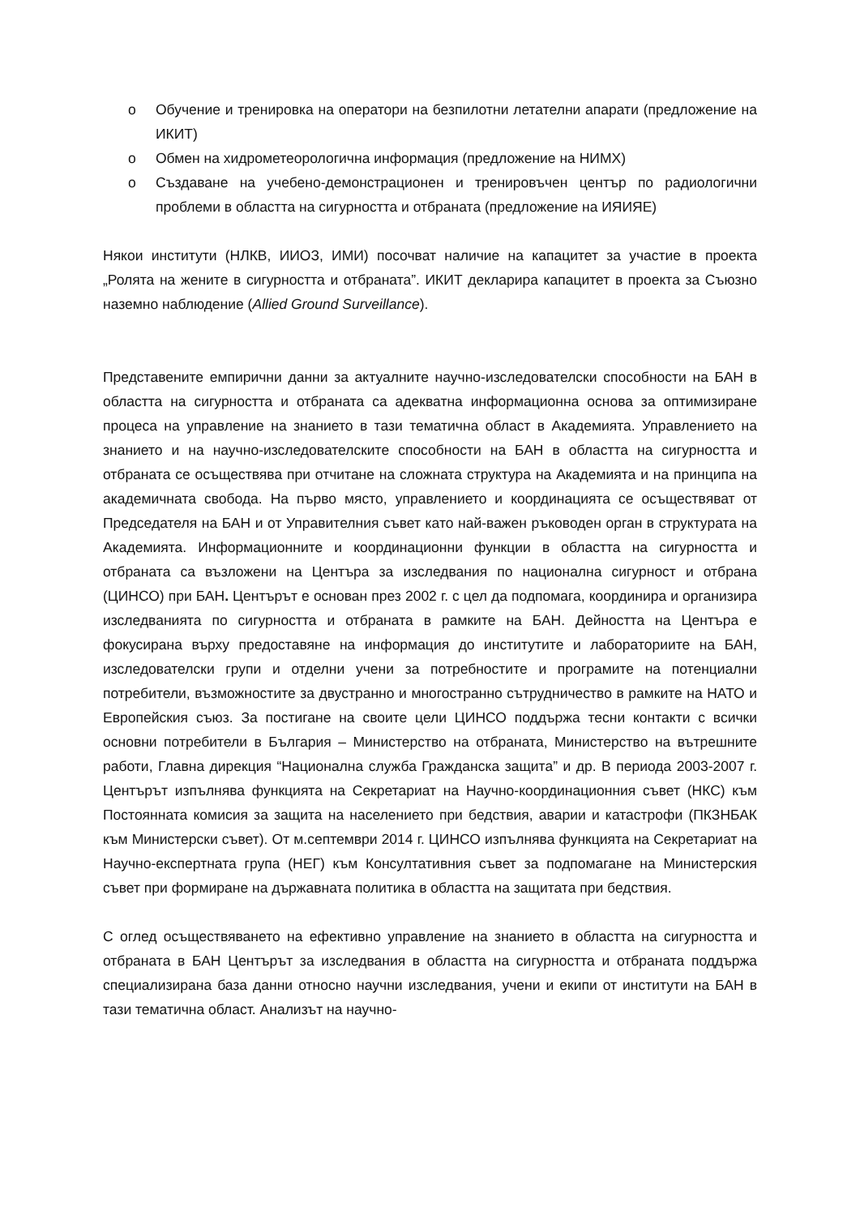o Обучение и тренировка на оператори на безпилотни летателни апарати (предложение на ИКИТ)
o Обмен на хидрометеорологична информация (предложение на НИМХ)
o Създаване на учебено-демонстрационен и тренировъчен център по радиологични проблеми в областта на сигурността и отбраната (предложение на ИЯИЯЕ)
Някои институти (НЛКВ, ИИОЗ, ИМИ) посочват наличие на капацитет за участие в проекта „Ролята на жените в сигурността и отбраната”. ИКИТ декларира капацитет в проекта за Съюзно наземно наблюдение (Allied Ground Surveillance).
Представените емпирични данни за актуалните научно-изследователски способности на БАН в областта на сигурността и отбраната са адекватна информационна основа за оптимизиране процеса на управление на знанието в тази тематична област в Академията. Управлението на знанието и на научно-изследователските способности на БАН в областта на сигурността и отбраната се осъществява при отчитане на сложната структура на Академията и на принципа на академичната свобода. На първо място, управлението и координацията се осъществяват от Председателя на БАН и от Управителния съвет като най-важен ръководен орган в структурата на Академията. Информационните и координационни функции в областта на сигурността и отбраната са възложени на Центъра за изследвания по национална сигурност и отбрана (ЦИНСО) при БАН. Центърът е основан през 2002 г. с цел да подпомага, координира и организира изследванията по сигурността и отбраната в рамките на БАН. Дейността на Центъра е фокусирана върху предоставяне на информация до институтите и лабораториите на БАН, изследователски групи и отделни учени за потребностите и програмите на потенциални потребители, възможностите за двустранно и многостранно сътрудничество в рамките на НАТО и Европейския съюз. За постигане на своите цели ЦИНСО поддържа тесни контакти с всички основни потребители в България – Министерство на отбраната, Министерство на вътрешните работи, Главна дирекция “Национална служба Гражданска защита” и др. В периода 2003-2007 г. Центърът изпълнява функцията на Секретариат на Научно-координационния съвет (НКС) към Постоянната комисия за защита на населението при бедствия, аварии и катастрофи (ПКЗНБАК към Министерски съвет). От м.септември 2014 г. ЦИНСО изпълнява функцията на Секретариат на Научно-експертната група (НЕГ) към Консултативния съвет за подпомагане на Министерския съвет при формиране на държавната политика в областта на защитата при бедствия.
С оглед осъществяването на ефективно управление на знанието в областта на сигурността и отбраната в БАН Центърът за изследвания в областта на сигурността и отбраната поддържа специализирана база данни относно научни изследвания, учени и екипи от институти на БАН в тази тематична област. Анализът на научно-